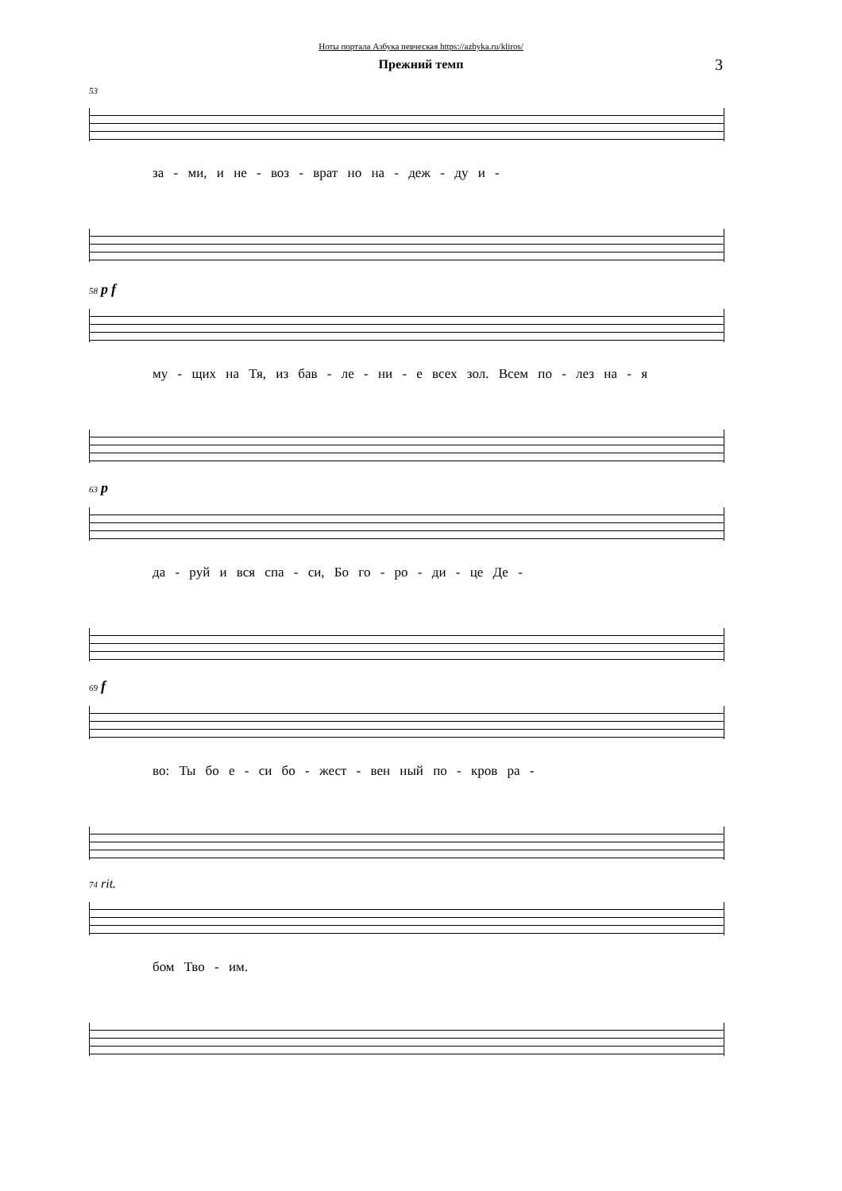Ноты портала Азбука певческая https://azbyka.ru/kliros/
Прежний темп
3
53
за - ми, и не - воз - врат но на - деж - ду и -
58 p f
му - щих на Тя, из бав - ле - ни - е всех зол. Всем по - лез на - я
63 p
да - руй и вся спа - си, Бо го - ро - ди - це Де -
69 f
во: Ты бо е - си бо - жест - вен ный по - кров ра -
74 rit.
бом Тво - им.